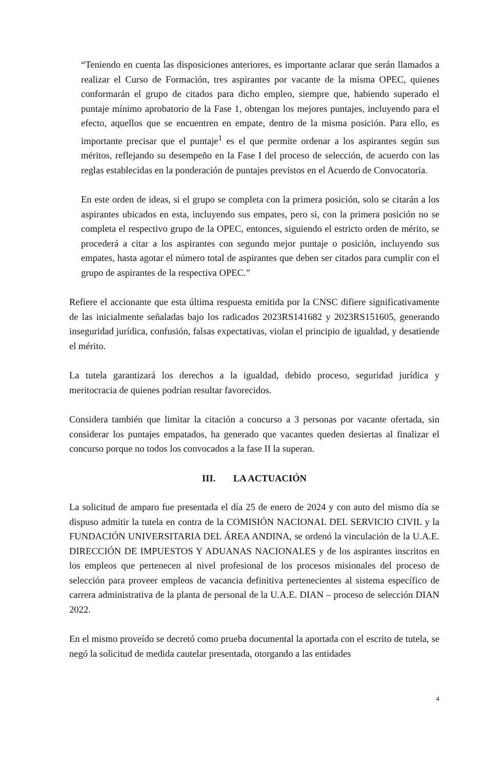“Teniendo en cuenta las disposiciones anteriores, es importante aclarar que serán llamados a realizar el Curso de Formación, tres aspirantes por vacante de la misma OPEC, quienes conformarán el grupo de citados para dicho empleo, siempre que, habiendo superado el puntaje mínimo aprobatorio de la Fase 1, obtengan los mejores puntajes, incluyendo para el efecto, aquellos que se encuentren en empate, dentro de la misma posición. Para ello, es importante precisar que el puntaje<sup>1</sup> es el que permite ordenar a los aspirantes según sus méritos, reflejando su desempeño en la Fase I del proceso de selección, de acuerdo con las reglas establecidas en la ponderación de puntajes previstos en el Acuerdo de Convocatoria.
En este orden de ideas, si el grupo se completa con la primera posición, solo se citarán a los aspirantes ubicados en esta, incluyendo sus empates, pero si, con la primera posición no se completa el respectivo grupo de la OPEC, entonces, siguiendo el estricto orden de mérito, se procederá a citar a los aspirantes con segundo mejor puntaje o posición, incluyendo sus empates, hasta agotar el número total de aspirantes que deben ser citados para cumplir con el grupo de aspirantes de la respectiva OPEC.”
Refiere el accionante que esta última respuesta emitida por la CNSC difiere significativamente de las inicialmente señaladas bajo los radicados 2023RS141682 y 2023RS151605, generando inseguridad jurídica, confusión, falsas expectativas, violan el principio de igualdad, y desatiende el mérito.
La tutela garantizará los derechos a la igualdad, debido proceso, seguridad jurídica y meritocracia de quienes podrían resultar favorecidos.
Considera también que limitar la citación a concurso a 3 personas por vacante ofertada, sin considerar los puntajes empatados, ha generado que vacantes queden desiertas al finalizar el concurso porque no todos los convocados a la fase II la superan.
III. LA ACTUACIÓN
La solicitud de amparo fue presentada el día 25 de enero de 2024 y con auto del mismo día se dispuso admitir la tutela en contra de la COMISIÓN NACIONAL DEL SERVICIO CIVIL y la FUNDACIÓN UNIVERSITARIA DEL ÁREA ANDINA, se ordenó la vinculación de la U.A.E. DIRECCIÓN DE IMPUESTOS Y ADUANAS NACIONALES y de los aspirantes inscritos en los empleos que pertenecen al nivel profesional de los procesos misionales del proceso de selección para proveer empleos de vacancia definitiva pertenecientes al sistema específico de carrera administrativa de la planta de personal de la U.A.E. DIAN – proceso de selección DIAN 2022.
En el mismo proveído se decretó como prueba documental la aportada con el escrito de tutela, se negó la solicitud de medida cautelar presentada, otorgando a las entidades
4